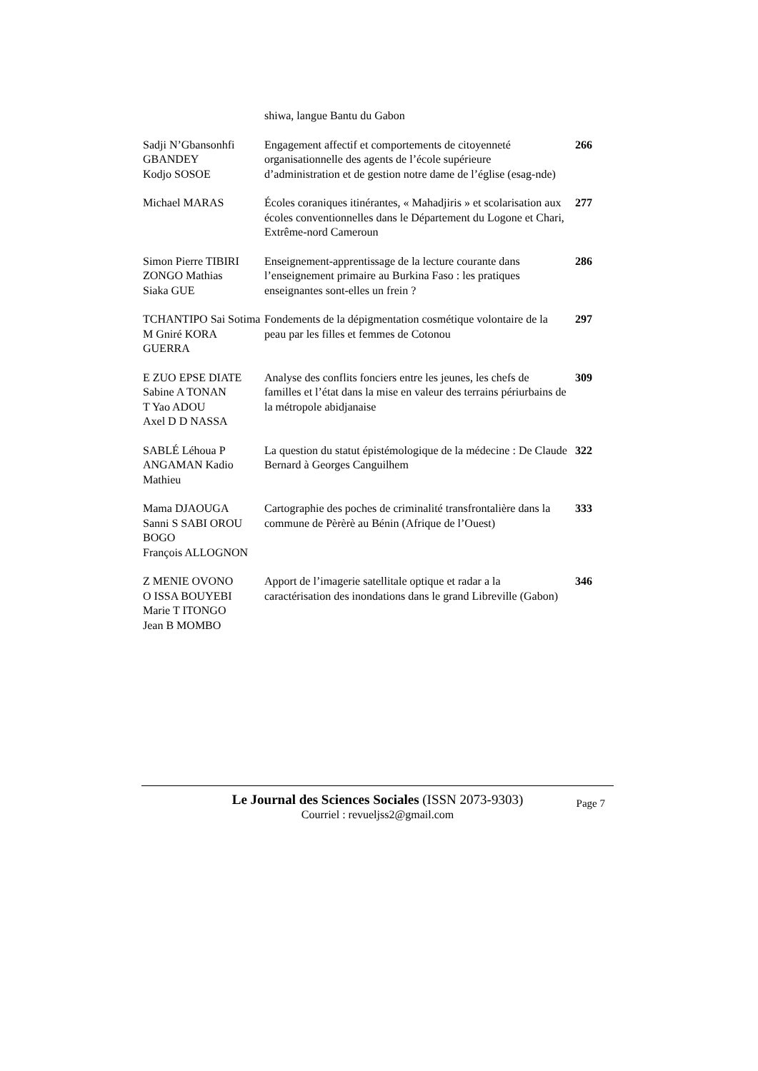| | shiwa, langue Bantu du Gabon | |
| Sadji N’Gbansonhfi GBANDEY Kodjo SOSOE | Engagement affectif et comportements de citoyenneté organisationnelle des agents de l’école supérieure d’administration et de gestion notre dame de l’église (esag-nde) | 266 |
| Michael MARAS | Écoles coraniques itinérantes, « Mahadjiris » et scolarisation aux écoles conventionnelles dans le Département du Logone et Chari, Extrême-nord Cameroun | 277 |
| Simon Pierre TIBIRI ZONGO Mathias Siaka GUE | Enseignement-apprentissage de la lecture courante dans l’enseignement primaire au Burkina Faso : les pratiques enseignantes sont-elles un frein ? | 286 |
| TCHANTIPO Sai Sotima M Gniré KORA GUERRA | Fondements de la dépigmentation cosmétique volontaire de la peau par les filles et femmes de Cotonou | 297 |
| E ZUO EPSE DIATE Sabine A TONAN T Yao ADOU Axel D D NASSA | Analyse des conflits fonciers entre les jeunes, les chefs de familles et l’état dans la mise en valeur des terrains périurbains de la métropole abidjanaise | 309 |
| SABLÉ Léhoua P ANGAMAN Kadio Mathieu | La question du statut épistémologique de la médecine : De Claude Bernard à Georges Canguilhem | 322 |
| Mama DJAOUGA Sanni S SABI OROU BOGO François ALLOGNON | Cartographie des poches de criminalité transfrontalière dans la commune de Pèrèrè au Bénin (Afrique de l’Ouest) | 333 |
| Z MENIE OVONO O ISSA BOUYEBI Marie T ITONGO Jean B MOMBO | Apport de l’imagerie satellitale optique et radar a la caractérisation des inondations dans le grand Libreville (Gabon) | 346 |
Le Journal des Sciences Sociales (ISSN 2073-9303)
Courriel : revueljss2@gmail.com
Page 7